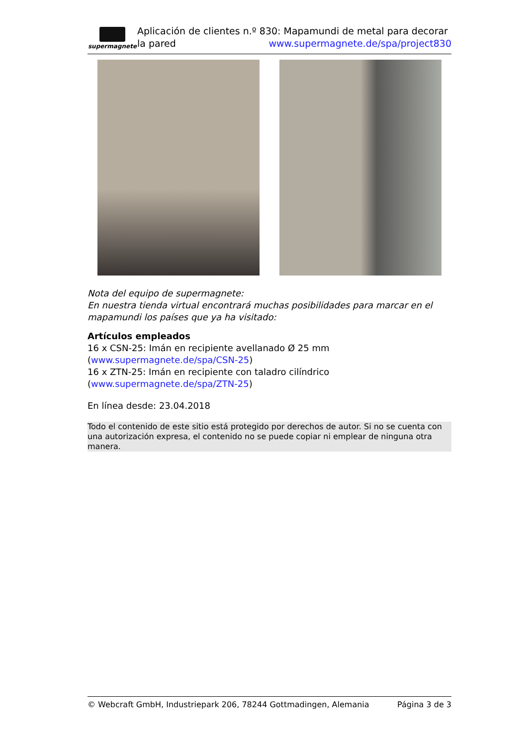supermagnete
Aplicación de clientes n.º 830: Mapamundi de metal para decorar la pared www.supermagnete.de/spa/project830
Nota del equipo de supermagnete:
En nuestra tienda virtual encontrará muchas posibilidades para marcar en el mapamundi los países que ya ha visitado:
Artículos empleados
16 x CSN-25: Imán en recipiente avellanado Ø 25 mm (www.supermagnete.de/spa/CSN-25)
16 x ZTN-25: Imán en recipiente con taladro cilíndrico (www.supermagnete.de/spa/ZTN-25)
En línea desde: 23.04.2018
Todo el contenido de este sitio está protegido por derechos de autor. Si no se cuenta con una autorización expresa, el contenido no se puede copiar ni emplear de ninguna otra manera.
© Webcraft GmbH, Industriepark 206, 78244 Gottmadingen, Alemania Página 3 de 3